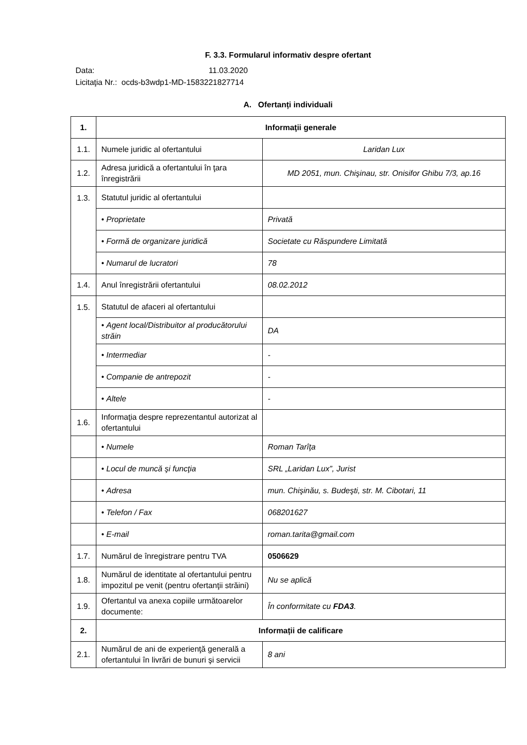F. 3.3. Formularul informativ despre ofertant
Data: 11.03.2020
Licitaţia Nr.: ocds-b3wdp1-MD-1583221827714
A. Ofertanți individuali
| 1. | Informaţii generale | |
| 1.1. | Numele juridic al ofertantului | Laridan Lux |
| 1.2. | Adresa juridică a ofertantului în ţara înregistrării | MD 2051, mun. Chişinau, str. Onisifor Ghibu 7/3, ap.16 |
| 1.3. | Statutul juridic al ofertantului | |
| | • Proprietate | Privată |
| | • Formă de organizare juridică | Societate cu Răspundere Limitată |
| | • Numarul de lucratori | 78 |
| 1.4. | Anul înregistrării ofertantului | 08.02.2012 |
| 1.5. | Statutul de afaceri al ofertantului | |
| | • Agent local/Distribuitor al producătorului străin | DA |
| | • Intermediar | - |
| | • Companie de antrepozit | - |
| | • Altele | - |
| 1.6. | Informaţia despre reprezentantul autorizat al ofertantului | |
| | • Numele | Roman Tarîţa |
| | • Locul de muncă şi funcţia | SRL „Laridan Lux”, Jurist |
| | • Adresa | mun. Chişinău, s. Budeşti, str. M. Cibotari, 11 |
| | • Telefon / Fax | 068201627 |
| | • E-mail | roman.tarita@gmail.com |
| 1.7. | Numărul de înregistrare pentru TVA | 0506629 |
| 1.8. | Numărul de identitate al ofertantului pentru impozitul pe venit (pentru ofertanţii străini) | Nu se aplică |
| 1.9. | Ofertantul va anexa copiile următoarelor documente: | În conformitate cu FDA3 . |
| 2. | Informații de calificare | |
| 2.1. | Numărul de ani de experienţă generală a ofertantului în livrări de bunuri şi servicii | 8 ani |